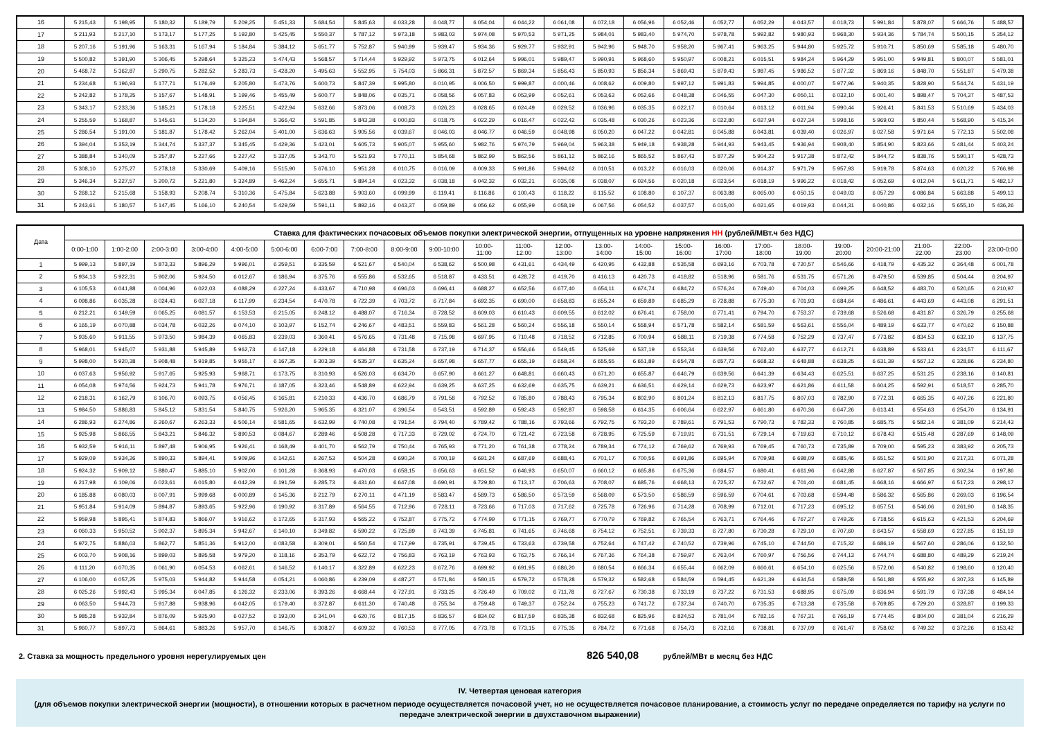| 16 | 5 215,43 | 5 198,95 | 5 180,32 | 5 189,79 | 5 209,25 | 5 451,33 | 5 684,54 | 5 845,63 | 6 033,28 | 6 048,77 | 6 054,04 | 6 044,22 | 6 061,08 | 6 072,18 | 6 056,96 | 6 052,46 | 6 052,77 | 6 052,29 | 6 043,57 | 6 018,73 | 5 991,84 | 5 878,07 | 5 666,76 | 5 488,57 |
| 17 | 5 211,93 | 5 217,10 | 5 173,17 | 5 177,25 | 5 192,80 | 5 425,45 | 5 550,37 | 5 787,12 | 5 973,18 | 5 983,03 | 5 974,08 | 5 970,53 | 5 971,25 | 5 984,01 | 5 983,40 | 5 974,70 | 5 978,78 | 5 992,82 | 5 980,93 | 5 968,30 | 5 934,36 | 5 784,74 | 5 500,15 | 5 354,12 |
| 18 | 5 207,16 | 5 191,96 | 5 163,31 | 5 167,94 | 5 184,84 | 5 384,12 | 5 651,77 | 5 752,87 | 5 940,99 | 5 939,47 | 5 934,36 | 5 929,77 | 5 932,91 | 5 942,96 | 5 948,70 | 5 958,20 | 5 967,41 | 5 963,25 | 5 944,80 | 5 925,72 | 5 910,71 | 5 850,69 | 5 585,18 | 5 480,70 |
| 19 | 5 500,82 | 5 391,90 | 5 306,45 | 5 298,64 | 5 325,23 | 5 474,43 | 5 568,57 | 5 714,44 | 5 929,92 | 5 973,75 | 6 012,64 | 5 996,01 | 5 989,47 | 5 990,91 | 5 968,60 | 5 950,97 | 6 008,21 | 6 015,51 | 5 984,24 | 5 964,29 | 5 951,00 | 5 949,81 | 5 800,07 | 5 581,01 |
| 20 | 5 468,72 | 5 362,87 | 5 290,75 | 5 282,52 | 5 283,73 | 5 428,20 | 5 495,63 | 5 552,95 | 5 754,03 | 5 866,31 | 5 872,57 | 5 869,34 | 5 856,43 | 5 850,93 | 5 856,34 | 5 869,43 | 5 879,43 | 5 987,45 | 5 986,52 | 5 877,32 | 5 869,16 | 5 848,70 | 5 551,87 | 5 479,38 |
| 21 | 5 234,68 | 5 196,93 | 5 177,71 | 5 176,49 | 5 205,80 | 5 473,76 | 5 600,73 | 5 847,39 | 5 995,80 | 6 010,95 | 6 006,50 | 5 999,87 | 6 000,46 | 6 008,62 | 6 009,80 | 5 997,12 | 5 991,83 | 5 994,85 | 6 000,07 | 5 977,96 | 5 940,35 | 5 828,90 | 5 544,74 | 5 431,19 |
| 22 | 5 242,82 | 5 178,25 | 5 157,67 | 5 148,91 | 5 199,46 | 5 455,49 | 5 600,77 | 5 848,06 | 6 035,71 | 6 058,56 | 6 057,83 | 6 053,99 | 6 052,61 | 6 053,63 | 6 052,66 | 6 048,38 | 6 046,55 | 6 047,30 | 6 050,11 | 6 032,10 | 6 001,40 | 5 898,47 | 5 704,37 | 5 487,53 |
| 23 | 5 343,17 | 5 233,36 | 5 185,21 | 5 178,18 | 5 225,51 | 5 422,94 | 5 632,66 | 5 873,06 | 6 008,73 | 6 026,23 | 6 028,65 | 6 024,49 | 6 029,52 | 6 036,96 | 6 035,35 | 6 022,17 | 6 010,64 | 6 013,12 | 6 011,94 | 5 990,44 | 5 926,41 | 5 841,53 | 5 510,69 | 5 434,03 |
| 24 | 5 255,59 | 5 168,87 | 5 145,61 | 5 134,20 | 5 194,84 | 5 366,42 | 5 591,85 | 5 843,38 | 6 000,83 | 6 018,75 | 6 022,29 | 6 016,47 | 6 022,42 | 6 035,48 | 6 030,26 | 6 023,36 | 6 022,80 | 6 027,94 | 6 027,34 | 5 998,16 | 5 969,03 | 5 850,44 | 5 568,90 | 5 415,34 |
| 25 | 5 286,54 | 5 191,00 | 5 181,87 | 5 178,42 | 5 262,04 | 5 401,00 | 5 636,63 | 5 905,56 | 6 039,67 | 6 046,03 | 6 046,77 | 6 046,59 | 6 048,98 | 6 050,20 | 6 047,22 | 6 042,81 | 6 045,88 | 6 043,81 | 6 039,40 | 6 026,97 | 6 027,58 | 5 971,64 | 5 772,13 | 5 502,08 |
| 26 | 5 394,04 | 5 353,19 | 5 344,74 | 5 337,37 | 5 345,45 | 5 429,36 | 5 423,01 | 5 605,73 | 5 905,07 | 5 955,60 | 5 982,76 | 5 974,79 | 5 969,04 | 5 963,38 | 5 949,18 | 5 938,28 | 5 944,93 | 5 943,45 | 5 936,94 | 5 908,40 | 5 854,90 | 5 823,66 | 5 481,44 | 5 403,24 |
| 27 | 5 388,84 | 5 340,09 | 5 257,87 | 5 227,66 | 5 227,42 | 5 337,05 | 5 343,70 | 5 521,93 | 5 770,11 | 5 854,68 | 5 862,99 | 5 862,56 | 5 861,12 | 5 862,16 | 5 865,52 | 5 867,43 | 5 877,29 | 5 904,23 | 5 917,38 | 5 872,42 | 5 844,72 | 5 838,76 | 5 590,17 | 5 428,73 |
| 28 | 5 308,10 | 5 275,27 | 5 278,18 | 5 330,69 | 5 409,16 | 5 515,90 | 5 676,10 | 5 951,28 | 6 010,75 | 6 016,09 | 6 009,33 | 5 991,86 | 5 994,62 | 6 010,51 | 6 013,22 | 6 016,03 | 6 020,06 | 6 014,37 | 5 971,79 | 5 957,93 | 5 919,78 | 5 874,63 | 6 020,22 | 5 766,98 |
| 29 | 5 346,34 | 5 227,57 | 5 200,72 | 5 221,80 | 5 324,89 | 5 462,24 | 5 655,71 | 5 894,14 | 6 023,32 | 6 038,18 | 6 042,32 | 6 032,21 | 6 035,08 | 6 038,07 | 6 024,56 | 6 020,18 | 6 023,54 | 6 018,19 | 5 996,22 | 6 018,42 | 6 052,69 | 6 012,04 | 5 611,71 | 5 482,17 |
| 30 | 5 268,12 | 5 215,68 | 5 158,93 | 5 208,74 | 5 310,36 | 5 475,84 | 5 623,88 | 5 903,60 | 6 099,99 | 6 119,41 | 6 116,86 | 6 100,43 | 6 118,22 | 6 115,52 | 6 108,80 | 6 107,37 | 6 063,88 | 6 065,00 | 6 050,15 | 6 049,03 | 6 057,29 | 6 086,84 | 5 663,88 | 5 499,13 |
| 31 | 5 243,61 | 5 180,57 | 5 147,45 | 5 166,10 | 5 240,54 | 5 429,59 | 5 591,11 | 5 892,16 | 6 043,37 | 6 059,89 | 6 056,62 | 6 055,99 | 6 058,19 | 6 067,56 | 6 054,52 | 6 037,57 | 6 015,00 | 6 021,65 | 6 019,93 | 6 044,31 | 6 040,86 | 6 032,16 | 5 655,10 | 5 436,26 |
| Дата | Ставка для фактических почасовых объемов покупки электрической энергии, отпущенных на уровне напряжения НН (рублей/МВт.ч без НДС) | | | | | | | | | | | | | | | | | | | | | | | |
| --- | --- | --- | --- | --- | --- | --- | --- | --- | --- | --- | --- | --- | --- | --- | --- | --- | --- | --- | --- | --- | --- | --- | --- | --- |
| | 0:00-1:00 | 1:00-2:00 | 2:00-3:00 | 3:00-4:00 | 4:00-5:00 | 5:00-6:00 | 6:00-7:00 | 7:00-8:00 | 8:00-9:00 | 9:00-10:00 | 10:00- 11:00 | 11:00- 12:00 | 12:00- 13:00 | 13:00- 14:00 | 14:00- 15:00 | 15:00- 16:00 | 16:00- 17:00 | 17:00- 18:00 | 18:00- 19:00 | 19:00- 20:00 | 20:00-21:00 | 21:00- 22:00 | 22:00- 23:00 | 23:00-0:00 |
| 1 | 5 999,13 | 5 897,19 | 5 873,33 | 5 896,29 | 5 996,01 | 6 259,51 | 6 335,59 | 6 521,67 | 6 540,04 | 6 538,62 | 6 500,98 | 6 431,61 | 6 434,49 | 6 420,95 | 6 432,88 | 6 535,58 | 6 693,16 | 6 703,78 | 6 720,57 | 6 546,66 | 6 418,79 | 6 435,32 | 6 364,48 | 6 001,78 |
| 2 | 5 934,13 | 5 922,31 | 5 902,06 | 5 924,50 | 6 012,67 | 6 186,94 | 6 375,76 | 6 555,86 | 6 532,65 | 6 518,87 | 6 433,51 | 6 428,72 | 6 419,70 | 6 416,13 | 6 420,73 | 6 418,82 | 6 518,96 | 6 581,76 | 6 531,75 | 6 571,26 | 6 479,50 | 6 539,85 | 6 504,44 | 6 204,97 |
| 3 | 6 105,53 | 6 041,88 | 6 004,96 | 6 022,03 | 6 088,29 | 6 227,24 | 6 433,67 | 6 710,98 | 6 696,03 | 6 696,41 | 6 688,27 | 6 652,56 | 6 677,40 | 6 654,11 | 6 674,74 | 6 684,72 | 6 576,24 | 6 749,40 | 6 704,03 | 6 699,25 | 6 648,52 | 6 483,70 | 6 520,65 | 6 210,97 |
| 4 | 6 098,86 | 6 035,28 | 6 024,43 | 6 027,18 | 6 117,99 | 6 234,54 | 6 470,78 | 6 722,39 | 6 703,72 | 6 717,84 | 6 692,35 | 6 690,00 | 6 658,83 | 6 655,24 | 6 659,89 | 6 685,29 | 6 728,88 | 6 775,30 | 6 701,93 | 6 684,64 | 6 486,61 | 6 443,69 | 6 443,08 | 6 291,51 |
| 5 | 6 212,21 | 6 149,59 | 6 065,25 | 6 081,57 | 6 153,53 | 6 215,05 | 6 248,12 | 6 488,07 | 6 716,34 | 6 728,52 | 6 609,03 | 6 610,43 | 6 609,55 | 6 612,02 | 6 676,41 | 6 758,00 | 6 771,41 | 6 794,70 | 6 753,37 | 6 739,68 | 6 526,68 | 6 431,87 | 6 326,79 | 6 255,68 |
| 6 | 6 165,19 | 6 070,88 | 6 034,78 | 6 032,26 | 6 074,10 | 6 103,97 | 6 152,74 | 6 246,67 | 6 483,51 | 6 559,83 | 6 561,28 | 6 560,24 | 6 556,18 | 6 550,14 | 6 558,94 | 6 571,78 | 6 582,14 | 6 581,59 | 6 563,61 | 6 556,04 | 6 489,19 | 6 633,77 | 6 470,62 | 6 150,88 |
| 7 | 5 935,60 | 5 911,55 | 5 973,50 | 5 984,39 | 6 065,83 | 6 239,03 | 6 360,41 | 6 576,65 | 6 731,48 | 6 715,98 | 6 697,95 | 6 710,48 | 6 718,52 | 6 712,85 | 6 700,94 | 6 588,11 | 6 719,38 | 6 774,58 | 6 752,29 | 6 737,47 | 6 773,82 | 6 834,53 | 6 632,10 | 6 137,75 |
| 8 | 5 968,01 | 5 945,07 | 5 931,88 | 5 945,89 | 5 962,73 | 6 147,18 | 6 229,18 | 6 464,88 | 6 731,58 | 6 737,19 | 6 714,37 | 6 556,66 | 6 549,45 | 6 525,69 | 6 537,19 | 6 553,34 | 6 639,56 | 6 762,40 | 6 637,77 | 6 612,71 | 6 638,89 | 6 533,61 | 6 234,57 | 6 111,67 |
| 9 | 5 998,00 | 5 920,38 | 5 908,48 | 5 919,85 | 5 955,17 | 6 167,35 | 6 303,39 | 6 535,37 | 6 635,24 | 6 657,98 | 6 657,77 | 6 655,19 | 6 658,24 | 6 655,55 | 6 651,89 | 6 654,78 | 6 657,73 | 6 668,32 | 6 648,88 | 6 638,25 | 6 631,39 | 6 567,12 | 6 328,86 | 6 234,80 |
| 10 | 6 037,63 | 5 956,92 | 5 917,65 | 5 925,93 | 5 968,71 | 6 173,75 | 6 310,93 | 6 526,03 | 6 634,70 | 6 657,90 | 6 661,27 | 6 648,81 | 6 660,43 | 6 671,20 | 6 655,87 | 6 646,79 | 6 639,56 | 6 641,39 | 6 634,43 | 6 625,51 | 6 637,25 | 6 531,25 | 6 238,16 | 6 140,81 |
| 11 | 6 054,08 | 5 974,56 | 5 924,73 | 5 941,78 | 5 976,71 | 6 187,05 | 6 323,46 | 6 548,89 | 6 622,94 | 6 639,25 | 6 637,25 | 6 632,69 | 6 635,75 | 6 639,21 | 6 636,51 | 6 629,14 | 6 629,73 | 6 623,97 | 6 621,86 | 6 611,58 | 6 604,25 | 6 592,91 | 6 518,57 | 6 285,70 |
| 12 | 6 218,31 | 6 162,79 | 6 106,70 | 6 093,75 | 6 056,45 | 6 165,81 | 6 210,33 | 6 436,70 | 6 686,79 | 6 791,58 | 6 792,52 | 6 785,80 | 6 788,43 | 6 795,34 | 6 802,90 | 6 801,24 | 6 812,13 | 6 817,75 | 6 807,03 | 6 782,90 | 6 772,31 | 6 665,35 | 6 407,26 | 6 221,80 |
| 13 | 5 984,50 | 5 886,83 | 5 845,12 | 5 831,54 | 5 840,75 | 5 926,20 | 5 965,35 | 6 321,07 | 6 396,54 | 6 543,51 | 6 592,89 | 6 592,43 | 6 592,87 | 6 598,58 | 6 614,35 | 6 606,64 | 6 622,97 | 6 661,80 | 6 670,36 | 6 647,26 | 6 613,41 | 6 554,63 | 6 254,70 | 6 134,91 |
| 14 | 6 286,93 | 6 274,86 | 6 260,67 | 6 263,33 | 6 506,14 | 6 581,65 | 6 632,99 | 6 740,08 | 6 791,54 | 6 794,40 | 6 789,42 | 6 788,16 | 6 793,66 | 6 792,75 | 6 793,20 | 6 789,61 | 6 791,53 | 6 790,73 | 6 782,33 | 6 760,85 | 6 685,75 | 6 582,14 | 6 381,09 | 6 214,43 |
| 15 | 5 925,98 | 5 866,55 | 5 843,21 | 5 846,32 | 5 890,53 | 6 084,67 | 6 289,46 | 6 508,28 | 6 717,33 | 6 729,02 | 6 724,70 | 6 721,42 | 6 723,58 | 6 728,95 | 6 725,59 | 6 719,91 | 6 731,51 | 6 729,14 | 6 719,63 | 6 710,12 | 6 678,43 | 6 515,48 | 6 287,69 | 6 148,09 |
| 16 | 5 932,59 | 5 916,11 | 5 897,48 | 5 906,95 | 5 926,41 | 6 168,49 | 6 401,70 | 6 562,79 | 6 750,44 | 6 765,93 | 6 771,20 | 6 761,38 | 6 778,24 | 6 789,34 | 6 774,12 | 6 769,62 | 6 769,93 | 6 769,45 | 6 760,73 | 6 735,89 | 6 709,00 | 6 595,23 | 6 383,92 | 6 205,73 |
| 17 | 5 929,09 | 5 934,26 | 5 890,33 | 5 894,41 | 5 909,96 | 6 142,61 | 6 267,53 | 6 504,28 | 6 690,34 | 6 700,19 | 6 691,24 | 6 687,69 | 6 688,41 | 6 701,17 | 6 700,56 | 6 691,86 | 6 695,94 | 6 709,98 | 6 698,09 | 6 685,46 | 6 651,52 | 6 501,90 | 6 217,31 | 6 071,28 |
| 18 | 5 924,32 | 5 909,12 | 5 880,47 | 5 885,10 | 5 902,00 | 6 101,28 | 6 368,93 | 6 470,03 | 6 658,15 | 6 656,63 | 6 651,52 | 6 646,93 | 6 650,07 | 6 660,12 | 6 665,86 | 6 675,36 | 6 684,57 | 6 680,41 | 6 661,96 | 6 642,88 | 6 627,87 | 6 567,85 | 6 302,34 | 6 197,86 |
| 19 | 6 217,98 | 6 109,06 | 6 023,61 | 6 015,80 | 6 042,39 | 6 191,59 | 6 285,73 | 6 431,60 | 6 647,08 | 6 690,91 | 6 729,80 | 6 713,17 | 6 706,63 | 6 708,07 | 6 685,76 | 6 668,13 | 6 725,37 | 6 732,67 | 6 701,40 | 6 681,45 | 6 668,16 | 6 666,97 | 6 517,23 | 6 298,17 |
| 20 | 6 185,88 | 6 080,03 | 6 007,91 | 5 999,68 | 6 000,89 | 6 145,36 | 6 212,79 | 6 270,11 | 6 471,19 | 6 583,47 | 6 589,73 | 6 586,50 | 6 573,59 | 6 568,09 | 6 573,50 | 6 586,59 | 6 596,59 | 6 704,61 | 6 703,68 | 6 594,48 | 6 586,32 | 6 565,86 | 6 269,03 | 6 196,54 |
| 21 | 5 951,84 | 5 914,09 | 5 894,87 | 5 893,65 | 5 922,96 | 6 190,92 | 6 317,89 | 6 564,55 | 6 712,96 | 6 728,11 | 6 723,66 | 6 717,03 | 6 717,62 | 6 725,78 | 6 726,96 | 6 714,28 | 6 708,99 | 6 712,01 | 6 717,23 | 6 695,12 | 6 657,51 | 6 546,06 | 6 261,90 | 6 148,35 |
| 22 | 5 959,98 | 5 895,41 | 5 874,83 | 5 866,07 | 5 916,62 | 6 172,65 | 6 317,93 | 6 565,22 | 6 752,87 | 6 775,72 | 6 774,99 | 6 771,15 | 6 769,77 | 6 770,79 | 6 769,82 | 6 765,54 | 6 763,71 | 6 764,46 | 6 767,27 | 6 749,26 | 6 718,56 | 6 615,63 | 6 421,53 | 6 204,69 |
| 23 | 6 060,33 | 5 950,52 | 5 902,37 | 5 895,34 | 5 942,67 | 6 140,10 | 6 349,82 | 6 590,22 | 6 725,89 | 6 743,39 | 6 745,81 | 6 741,65 | 6 746,68 | 6 754,12 | 6 752,51 | 6 739,33 | 6 727,80 | 6 730,28 | 6 729,10 | 6 707,60 | 6 643,57 | 6 558,69 | 6 227,85 | 6 151,19 |
| 24 | 5 972,75 | 5 886,03 | 5 862,77 | 5 851,36 | 5 912,00 | 6 083,58 | 6 309,01 | 6 560,54 | 6 717,99 | 6 735,91 | 6 739,45 | 6 733,63 | 6 739,58 | 6 752,64 | 6 747,42 | 6 740,52 | 6 739,96 | 6 745,10 | 6 744,50 | 6 715,32 | 6 686,19 | 6 567,60 | 6 286,06 | 6 132,50 |
| 25 | 6 003,70 | 5 908,16 | 5 899,03 | 5 895,58 | 5 979,20 | 6 118,16 | 6 353,79 | 6 622,72 | 6 756,83 | 6 763,19 | 6 763,93 | 6 763,75 | 6 766,14 | 6 767,36 | 6 764,38 | 6 759,97 | 6 763,04 | 6 760,97 | 6 756,56 | 6 744,13 | 6 744,74 | 6 688,80 | 6 489,29 | 6 219,24 |
| 26 | 6 111,20 | 6 070,35 | 6 061,90 | 6 054,53 | 6 062,61 | 6 146,52 | 6 140,17 | 6 322,89 | 6 622,23 | 6 672,76 | 6 699,92 | 6 691,95 | 6 686,20 | 6 680,54 | 6 666,34 | 6 655,44 | 6 662,09 | 6 660,61 | 6 654,10 | 6 625,56 | 6 572,06 | 6 540,82 | 6 198,60 | 6 120,40 |
| 27 | 6 106,00 | 6 057,25 | 5 975,03 | 5 944,82 | 5 944,58 | 6 054,21 | 6 060,86 | 6 239,09 | 6 487,27 | 6 571,84 | 6 580,15 | 6 579,72 | 6 578,28 | 6 579,32 | 6 582,68 | 6 584,59 | 6 594,45 | 6 621,39 | 6 634,54 | 6 589,58 | 6 561,88 | 6 555,92 | 6 307,33 | 6 145,89 |
| 28 | 6 025,26 | 5 992,43 | 5 995,34 | 6 047,85 | 6 126,32 | 6 233,06 | 6 393,26 | 6 668,44 | 6 727,91 | 6 733,25 | 6 726,49 | 6 709,02 | 6 711,78 | 6 727,67 | 6 730,38 | 6 733,19 | 6 737,22 | 6 731,53 | 6 688,95 | 6 675,09 | 6 636,94 | 6 591,79 | 6 737,38 | 6 484,14 |
| 29 | 6 063,50 | 5 944,73 | 5 917,88 | 5 938,96 | 6 042,05 | 6 179,40 | 6 372,87 | 6 611,30 | 6 740,48 | 6 755,34 | 6 759,48 | 6 749,37 | 6 752,24 | 6 755,23 | 6 741,72 | 6 737,34 | 6 740,70 | 6 735,35 | 6 713,38 | 6 735,58 | 6 769,85 | 6 729,20 | 6 328,87 | 6 199,33 |
| 30 | 5 985,28 | 5 932,84 | 5 876,09 | 5 925,90 | 6 027,52 | 6 193,00 | 6 341,04 | 6 620,76 | 6 817,15 | 6 836,57 | 6 834,02 | 6 817,59 | 6 835,38 | 6 832,68 | 6 825,96 | 6 824,53 | 6 781,04 | 6 782,16 | 6 767,31 | 6 766,19 | 6 774,45 | 6 804,00 | 6 381,04 | 6 216,29 |
| 31 | 5 960,77 | 5 897,73 | 5 864,61 | 5 883,26 | 5 957,70 | 6 146,75 | 6 308,27 | 6 609,32 | 6 760,53 | 6 777,05 | 6 773,78 | 6 773,15 | 6 775,35 | 6 784,72 | 6 771,68 | 6 754,73 | 6 732,16 | 6 738,81 | 6 737,09 | 6 761,47 | 6 758,02 | 6 749,32 | 6 372,26 | 6 153,42 |
2. Ставка за мощность предельного уровня нерегулируемых цен 826 540,08 рублей/МВт в месяц без НДС
IV. Четвертая ценовая категория
(для объемов покупки электрической энергии (мощности), в отношении которых в расчетном периоде осуществляется почасовой учет, но не осуществляется почасовое планирование, а стоимость услуг по передаче определяется по тарифу на услуги по передаче электрической энергии в двухставочном выражении)